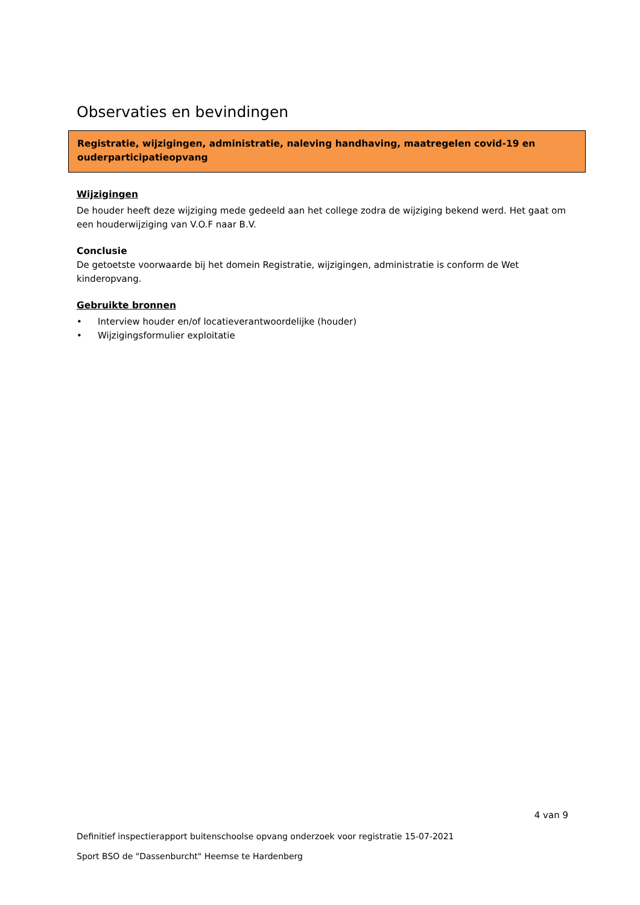Observaties en bevindingen
Registratie, wijzigingen, administratie, naleving handhaving, maatregelen covid-19 en ouderparticipatieopvang
Wijzigingen
De houder heeft deze wijziging mede gedeeld aan het college zodra de wijziging bekend werd. Het gaat om een houderwijziging van V.O.F naar B.V.
Conclusie
De getoetste voorwaarde bij het domein Registratie, wijzigingen, administratie is conform de Wet kinderopvang.
Gebruikte bronnen
• Interview houder en/of locatieverantwoordelijke (houder)
• Wijzigingsformulier exploitatie
4 van 9
Definitief inspectierapport buitenschoolse opvang onderzoek voor registratie 15-07-2021
Sport BSO de "Dassenburcht" Heemse te Hardenberg